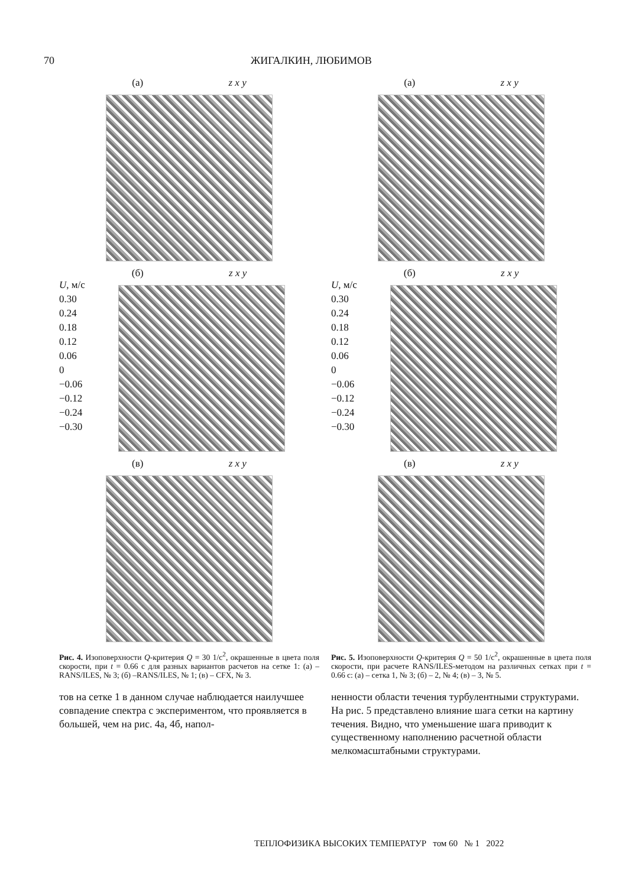70 ЖИГАЛКИН, ЛЮБИМОВ
(а) z x y
(б) z x y
U, м/с
0.30
0.24
0.18
0.12
0.06
0
−0.06
−0.12
−0.24
−0.30
(в) z x y
Рис. 4. Изоповерхности Q-критерия Q = 30 1/с<sup>2</sup>, окрашенные в цвета поля скорости, при t = 0.66 с для разных вариантов расчетов на сетке 1: (а) – RANS/ILES, № 3; (б) –RANS/ILES, № 1; (в) – CFX, № 3.
тов на сетке 1 в данном случае наблюдается наилучшее совпадение спектра с экспериментом, что проявляется в большей, чем на рис. 4а, 4б, напол-
(а) z x y
(б) z x y
U, м/с
0.30
0.24
0.18
0.12
0.06
0
−0.06
−0.12
−0.24
−0.30
(в) z x y
Рис. 5. Изоповерхности Q-критерия Q = 50 1/с<sup>2</sup>, окрашенные в цвета поля скорости, при расчете RANS/ILES-методом на различных сетках при t = 0.66 с: (а) – сетка 1, № 3; (б) – 2, № 4; (в) – 3, № 5.
ненности области течения турбулентными структурами. На рис. 5 представлено влияние шага сетки на картину течения. Видно, что уменьшение шага приводит к существенному наполнению расчетной области мелкомасштабными структурами.
ТЕПЛОФИЗИКА ВЫСОКИХ ТЕМПЕРАТУР том 60 № 1 2022